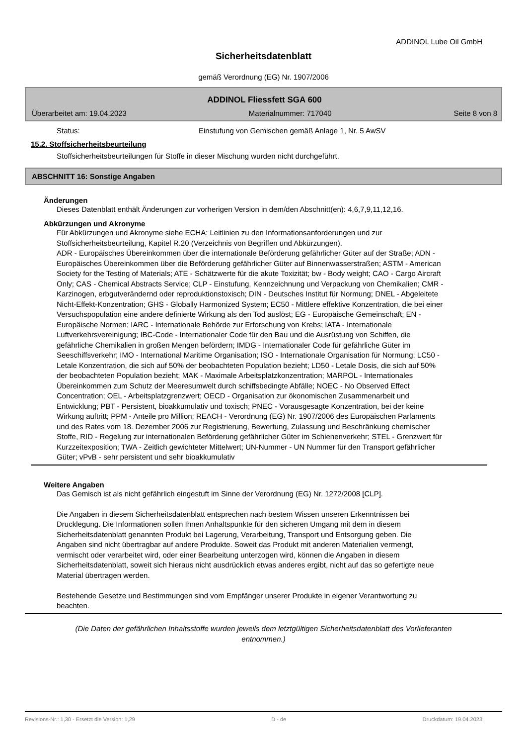ADDINOL Lube Oil GmbH
Sicherheitsdatenblatt
gemäß Verordnung (EG) Nr. 1907/2006
ADDINOL Fliessfett SGA 600
Überarbeitet am: 19.04.2023 Materialnummer: 717040 Seite 8 von 8
Status: Einstufung von Gemischen gemäß Anlage 1, Nr. 5 AwSV
15.2. Stoffsicherheitsbeurteilung
Stoffsicherheitsbeurteilungen für Stoffe in dieser Mischung wurden nicht durchgeführt.
ABSCHNITT 16: Sonstige Angaben
Änderungen
Dieses Datenblatt enthält Änderungen zur vorherigen Version in dem/den Abschnitt(en): 4,6,7,9,11,12,16.
Abkürzungen und Akronyme
Für Abkürzungen und Akronyme siehe ECHA: Leitlinien zu den Informationsanforderungen und zur Stoffsicherheitsbeurteilung, Kapitel R.20 (Verzeichnis von Begriffen und Abkürzungen).
ADR - Europäisches Übereinkommen über die internationale Beförderung gefährlicher Güter auf der Straße; ADN - Europäisches Übereinkommen über die Beförderung gefährlicher Güter auf Binnenwasserstraßen; ASTM - American Society for the Testing of Materials; ATE - Schätzwerte für die akute Toxizität; bw - Body weight; CAO - Cargo Aircraft Only; CAS - Chemical Abstracts Service; CLP - Einstufung, Kennzeichnung und Verpackung von Chemikalien; CMR - Karzinogen, erbgutverändernd oder reproduktionstoxisch; DIN - Deutsches Institut für Normung; DNEL - Abgeleitete Nicht-Effekt-Konzentration; GHS - Globally Harmonized System; EC50 - Mittlere effektive Konzentration, die bei einer Versuchspopulation eine andere definierte Wirkung als den Tod auslöst; EG - Europäische Gemeinschaft; EN - Europäische Normen; IARC - Internationale Behörde zur Erforschung von Krebs; IATA - Internationale Luftverkehrsvereinigung; IBC-Code - Internationaler Code für den Bau und die Ausrüstung von Schiffen, die gefährliche Chemikalien in großen Mengen befördern; IMDG - Internationaler Code für gefährliche Güter im Seeschiffsverkehr; IMO - International Maritime Organisation; ISO - Internationale Organisation für Normung; LC50 - Letale Konzentration, die sich auf 50% der beobachteten Population bezieht; LD50 - Letale Dosis, die sich auf 50% der beobachteten Population bezieht; MAK - Maximale Arbeitsplatzkonzentration; MARPOL - Internationales Übereinkommen zum Schutz der Meeresumwelt durch schiffsbedingte Abfälle; NOEC - No Observed Effect Concentration; OEL - Arbeitsplatzgrenzwert; OECD - Organisation zur ökonomischen Zusammenarbeit und Entwicklung; PBT - Persistent, bioakkumulativ und toxisch; PNEC - Vorausgesagte Konzentration, bei der keine Wirkung auftritt; PPM - Anteile pro Million; REACH - Verordnung (EG) Nr. 1907/2006 des Europäischen Parlaments und des Rates vom 18. Dezember 2006 zur Registrierung, Bewertung, Zulassung und Beschränkung chemischer Stoffe, RID - Regelung zur internationalen Beförderung gefährlicher Güter im Schienenverkehr; STEL - Grenzwert für Kurzzeitexposition; TWA - Zeitlich gewichteter Mittelwert; UN-Nummer - UN Nummer für den Transport gefährlicher Güter; vPvB - sehr persistent und sehr bioakkumulativ
Weitere Angaben
Das Gemisch ist als nicht gefährlich eingestuft im Sinne der Verordnung (EG) Nr. 1272/2008 [CLP].
Die Angaben in diesem Sicherheitsdatenblatt entsprechen nach bestem Wissen unseren Erkenntnissen bei Drucklegung. Die Informationen sollen Ihnen Anhaltspunkte für den sicheren Umgang mit dem in diesem Sicherheitsdatenblatt genannten Produkt bei Lagerung, Verarbeitung, Transport und Entsorgung geben. Die Angaben sind nicht übertragbar auf andere Produkte. Soweit das Produkt mit anderen Materialien vermengt, vermischt oder verarbeitet wird, oder einer Bearbeitung unterzogen wird, können die Angaben in diesem Sicherheitsdatenblatt, soweit sich hieraus nicht ausdrücklich etwas anderes ergibt, nicht auf das so gefertigte neue Material übertragen werden.
Bestehende Gesetze und Bestimmungen sind vom Empfänger unserer Produkte in eigener Verantwortung zu beachten.
(Die Daten der gefährlichen Inhaltsstoffe wurden jeweils dem letztgültigen Sicherheitsdatenblatt des Vorlieferanten entnommen.)
Revisions-Nr.: 1,30 - Ersetzt die Version: 1,29 D - de Druckdatum: 19.04.2023